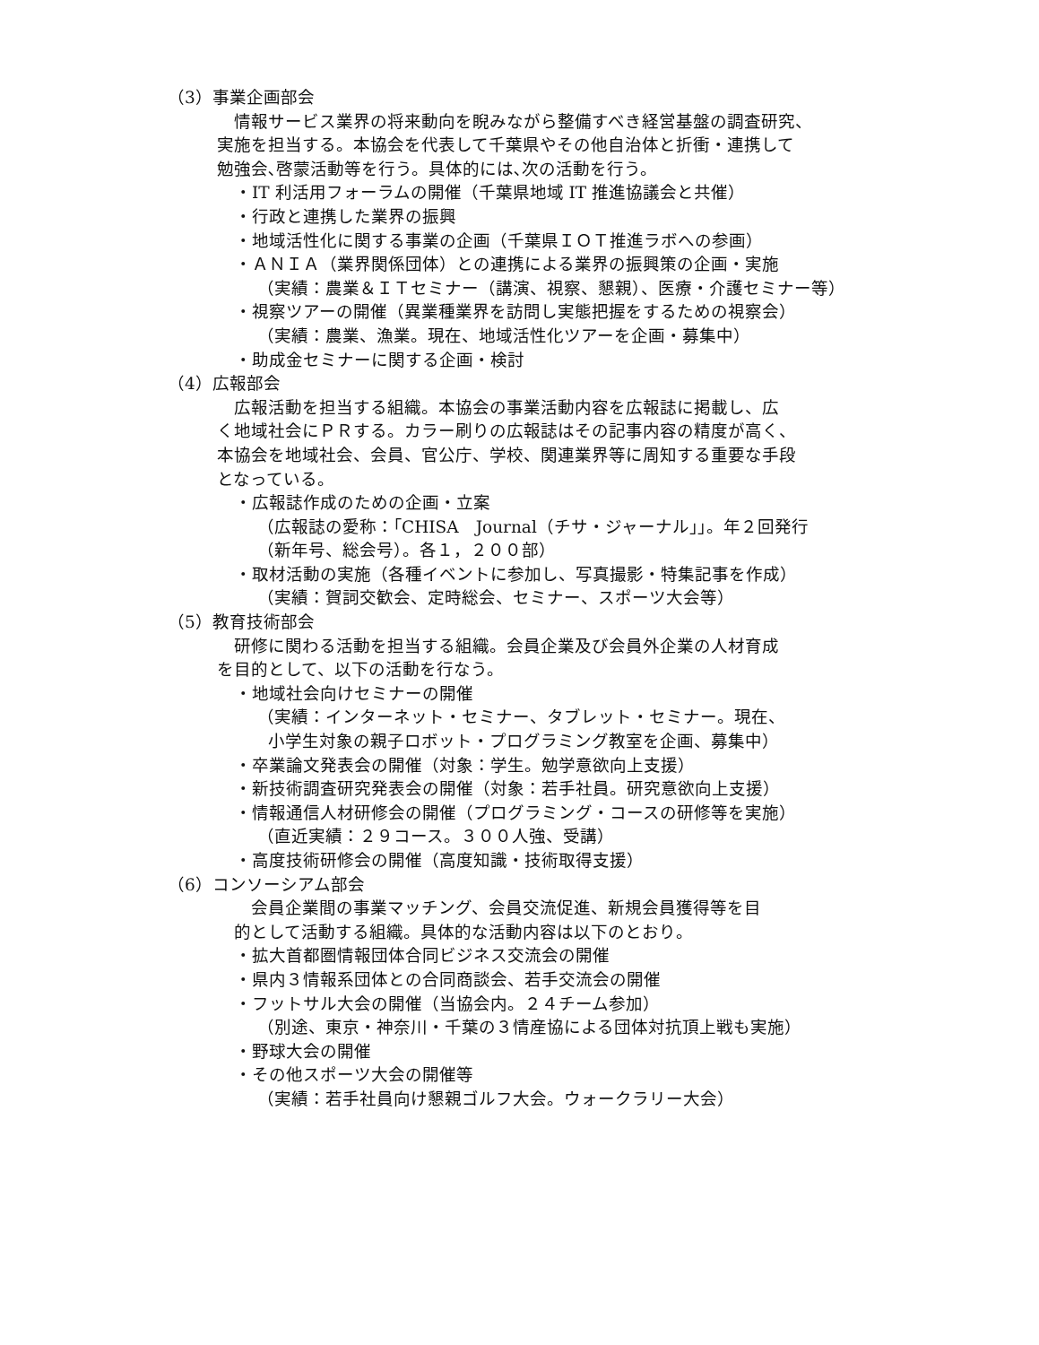（3）事業企画部会
　情報サービス業界の将来動向を睨みながら整備すべき経営基盤の調査研究、
実施を担当する。本協会を代表して千葉県やその他自治体と折衝・連携して
勉強会､啓蒙活動等を行う。具体的には､次の活動を行う。
・IT 利活用フォーラムの開催（千葉県地域 IT 推進協議会と共催）
・行政と連携した業界の振興
・地域活性化に関する事業の企画（千葉県ＩＯＴ推進ラボへの参画）
・ＡＮＩＡ（業界関係団体）との連携による業界の振興策の企画・実施
（実績：農業＆ＩＴセミナー（講演、視察、懇親）、医療・介護セミナー等）
・視察ツアーの開催（異業種業界を訪問し実態把握をするための視察会）
（実績：農業、漁業。現在、地域活性化ツアーを企画・募集中）
・助成金セミナーに関する企画・検討
（4）広報部会
　広報活動を担当する組織。本協会の事業活動内容を広報誌に掲載し、広
く地域社会にＰＲする。カラー刷りの広報誌はその記事内容の精度が高く、
本協会を地域社会、会員、官公庁、学校、関連業界等に周知する重要な手段
となっている。
・広報誌作成のための企画・立案
（広報誌の愛称：｢CHISA　Journal（チサ・ジャーナル｣」。年２回発行
（新年号、総会号）。各１，２００部）
・取材活動の実施（各種イベントに参加し、写真撮影・特集記事を作成）
（実績：賀詞交歓会、定時総会、セミナー、スポーツ大会等）
（5）教育技術部会
　研修に関わる活動を担当する組織。会員企業及び会員外企業の人材育成
を目的として、以下の活動を行なう。
・地域社会向けセミナーの開催
（実績：インターネット・セミナー、タブレット・セミナー。現在、
小学生対象の親子ロボット・プログラミング教室を企画、募集中）
・卒業論文発表会の開催（対象：学生。勉学意欲向上支援）
・新技術調査研究発表会の開催（対象：若手社員。研究意欲向上支援）
・情報通信人材研修会の開催（プログラミング・コースの研修等を実施）
（直近実績：２９コース。３００人強、受講）
・高度技術研修会の開催（高度知識・技術取得支援）
（6）コンソーシアム部会
　　会員企業間の事業マッチング、会員交流促進、新規会員獲得等を目
　的として活動する組織。具体的な活動内容は以下のとおり。
・拡大首都圏情報団体合同ビジネス交流会の開催
・県内３情報系団体との合同商談会、若手交流会の開催
・フットサル大会の開催（当協会内。２４チーム参加）
（別途、東京・神奈川・千葉の３情産協による団体対抗頂上戦も実施）
・野球大会の開催
・その他スポーツ大会の開催等
（実績：若手社員向け懇親ゴルフ大会。ウォークラリー大会）